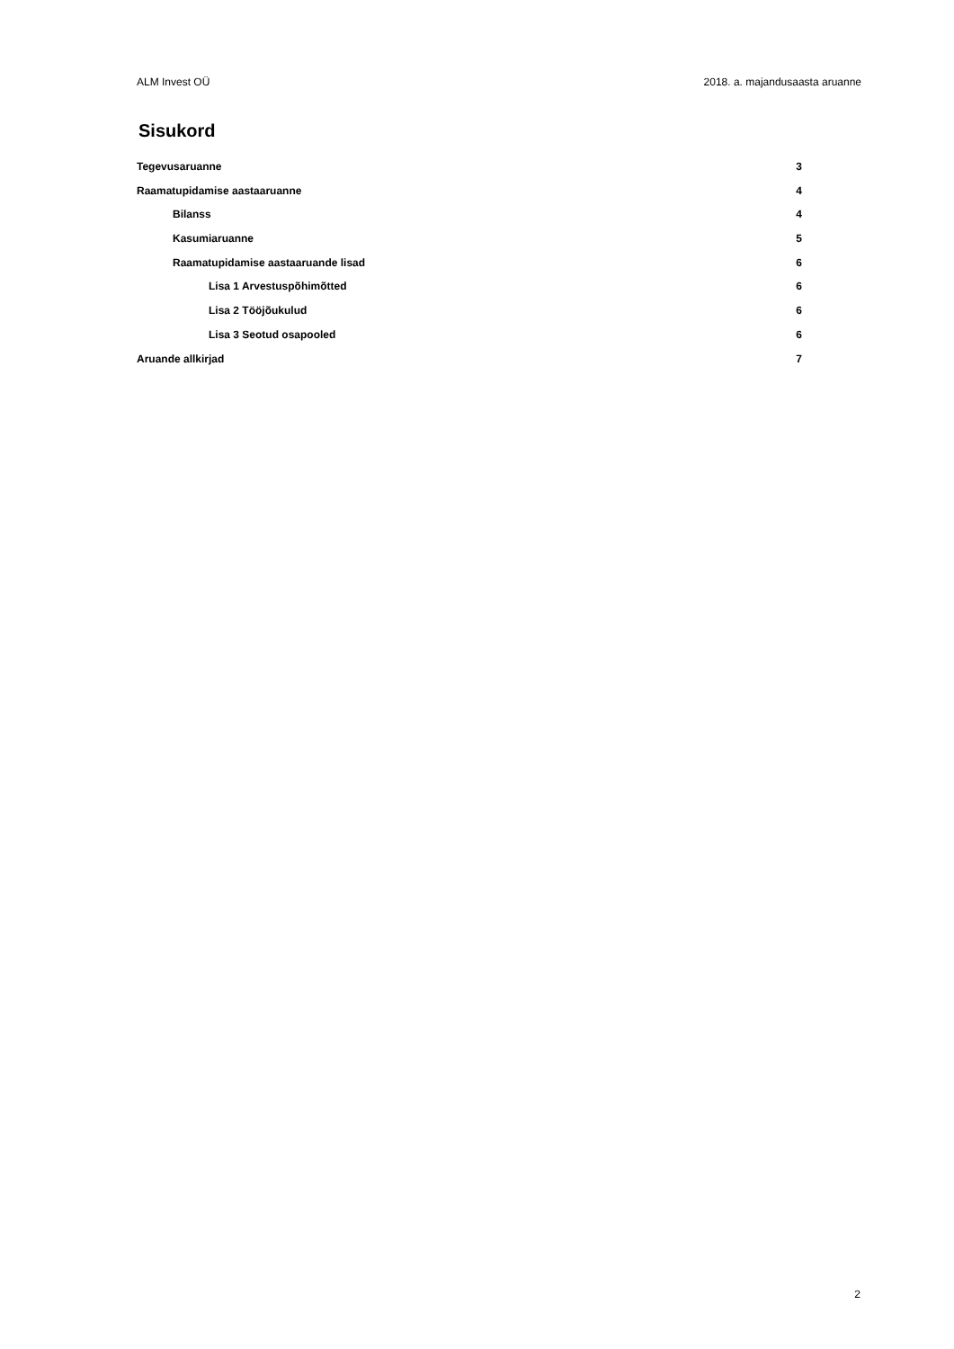ALM Invest OÜ 2018. a. majandusaasta aruanne
Sisukord
Tegevusaruanne 3
Raamatupidamise aastaaruanne 4
Bilanss 4
Kasumiaruanne 5
Raamatupidamise aastaaruande lisad 6
Lisa 1 Arvestuspõhimõtted 6
Lisa 2 Tööjõukulud 6
Lisa 3 Seotud osapooled 6
Aruande allkirjad 7
2